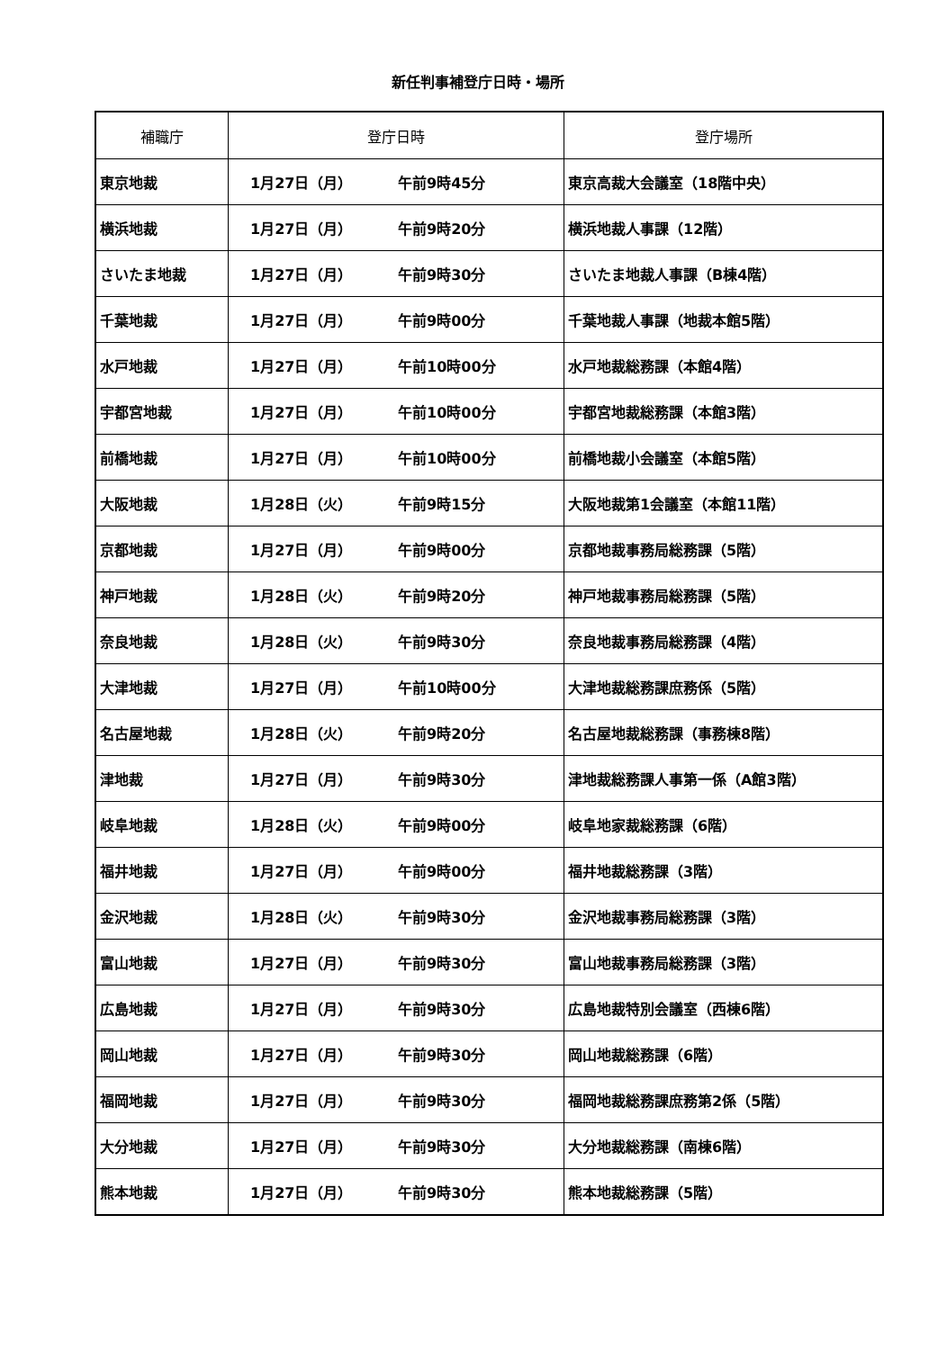新任判事補登庁日時・場所
| 補職庁 | 登庁日時 | 登庁場所 |
| --- | --- | --- |
| 東京地裁 | 1月27日（月） 午前9時45分 | 東京高裁大会議室（18階中央） |
| 横浜地裁 | 1月27日（月） 午前9時20分 | 横浜地裁人事課（12階） |
| さいたま地裁 | 1月27日（月） 午前9時30分 | さいたま地裁人事課（B棟4階） |
| 千葉地裁 | 1月27日（月） 午前9時00分 | 千葉地裁人事課（地裁本館5階） |
| 水戸地裁 | 1月27日（月） 午前10時00分 | 水戸地裁総務課（本館4階） |
| 宇都宮地裁 | 1月27日（月） 午前10時00分 | 宇都宮地裁総務課（本館3階） |
| 前橋地裁 | 1月27日（月） 午前10時00分 | 前橋地裁小会議室（本館5階） |
| 大阪地裁 | 1月28日（火） 午前9時15分 | 大阪地裁第1会議室（本館11階） |
| 京都地裁 | 1月27日（月） 午前9時00分 | 京都地裁事務局総務課（5階） |
| 神戸地裁 | 1月28日（火） 午前9時20分 | 神戸地裁事務局総務課（5階） |
| 奈良地裁 | 1月28日（火） 午前9時30分 | 奈良地裁事務局総務課（4階） |
| 大津地裁 | 1月27日（月） 午前10時00分 | 大津地裁総務課庶務係（5階） |
| 名古屋地裁 | 1月28日（火） 午前9時20分 | 名古屋地裁総務課（事務棟8階） |
| 津地裁 | 1月27日（月） 午前9時30分 | 津地裁総務課人事第一係（A館3階） |
| 岐阜地裁 | 1月28日（火） 午前9時00分 | 岐阜地家裁総務課（6階） |
| 福井地裁 | 1月27日（月） 午前9時00分 | 福井地裁総務課（3階） |
| 金沢地裁 | 1月28日（火） 午前9時30分 | 金沢地裁事務局総務課（3階） |
| 富山地裁 | 1月27日（月） 午前9時30分 | 富山地裁事務局総務課（3階） |
| 広島地裁 | 1月27日（月） 午前9時30分 | 広島地裁特別会議室（西棟6階） |
| 岡山地裁 | 1月27日（月） 午前9時30分 | 岡山地裁総務課（6階） |
| 福岡地裁 | 1月27日（月） 午前9時30分 | 福岡地裁総務課庶務第2係（5階） |
| 大分地裁 | 1月27日（月） 午前9時30分 | 大分地裁総務課（南棟6階） |
| 熊本地裁 | 1月27日（月） 午前9時30分 | 熊本地裁総務課（5階） |